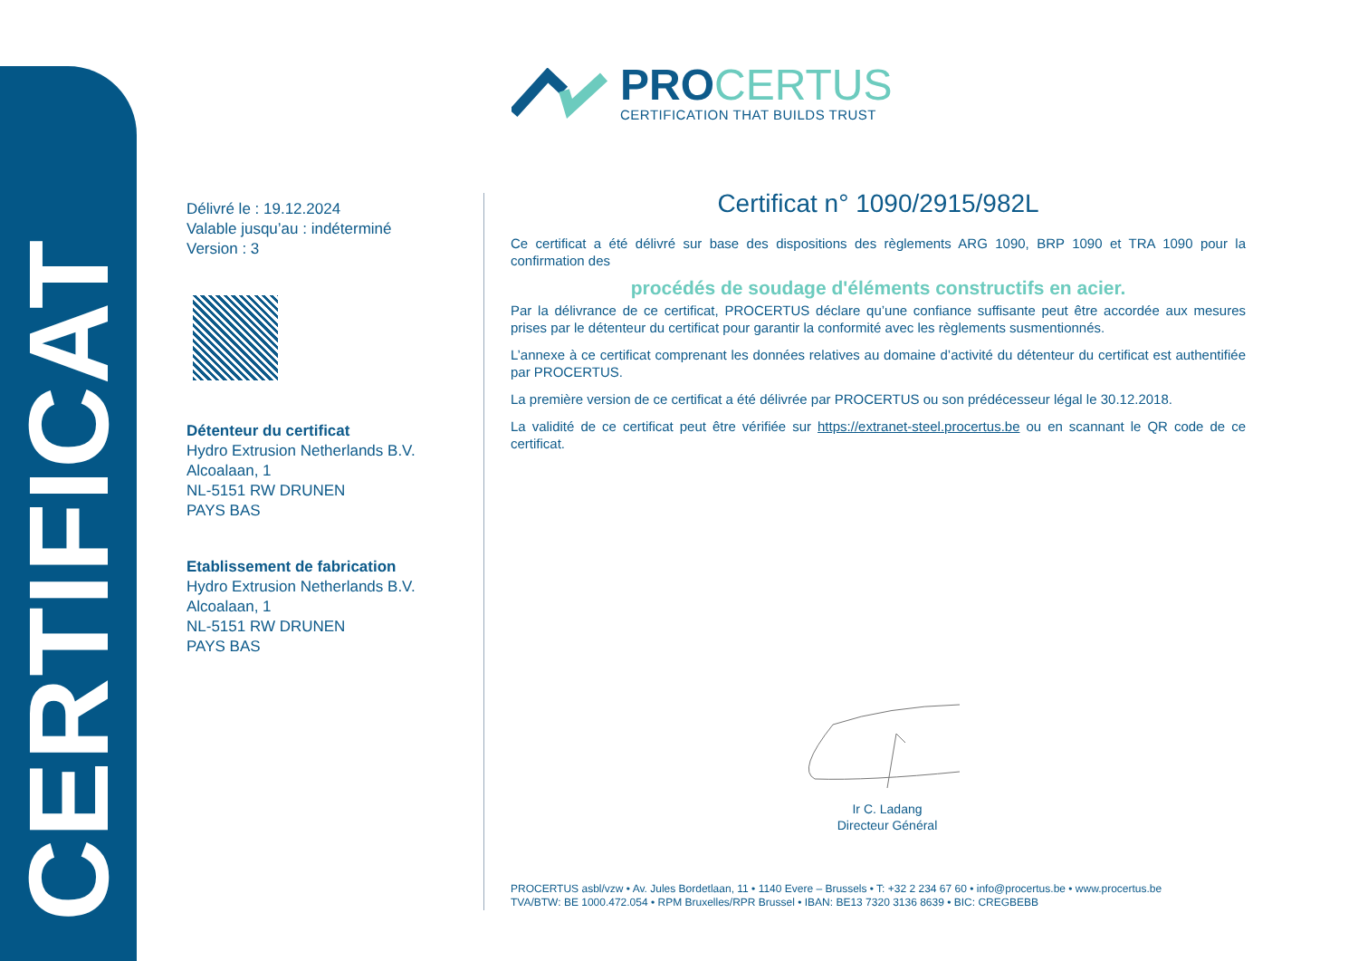CERTIFICAT
PROCERTUS
CERTIFICATION THAT BUILDS TRUST
Délivré le : 19.12.2024
Valable jusqu’au : indéterminé
Version : 3
Détenteur du certificat
Hydro Extrusion Netherlands B.V.
Alcoalaan, 1
NL-5151 RW DRUNEN
PAYS BAS
Etablissement de fabrication
Hydro Extrusion Netherlands B.V.
Alcoalaan, 1
NL-5151 RW DRUNEN
PAYS BAS
Certificat n° 1090/2915/982L
Ce certificat a été délivré sur base des dispositions des règlements ARG 1090, BRP 1090 et TRA 1090 pour la confirmation des
procédés de soudage d'éléments constructifs en acier.
Par la délivrance de ce certificat, PROCERTUS déclare qu’une confiance suffisante peut être accordée aux mesures prises par le détenteur du certificat pour garantir la conformité avec les règlements susmentionnés.
L’annexe à ce certificat comprenant les données relatives au domaine d’activité du détenteur du certificat est authentifiée par PROCERTUS.
La première version de ce certificat a été délivrée par PROCERTUS ou son prédécesseur légal le 30.12.2018.
La validité de ce certificat peut être vérifiée sur https://extranet-steel.procertus.be ou en scannant le QR code de ce certificat.
Ir C. Ladang
Directeur Général
PROCERTUS asbl/vzw • Av. Jules Bordetlaan, 11 • 1140 Evere – Brussels • T: +32 2 234 67 60 • info@procertus.be • www.procertus.be
TVA/BTW: BE 1000.472.054 • RPM Bruxelles/RPR Brussel • IBAN: BE13 7320 3136 8639 • BIC: CREGBEBB